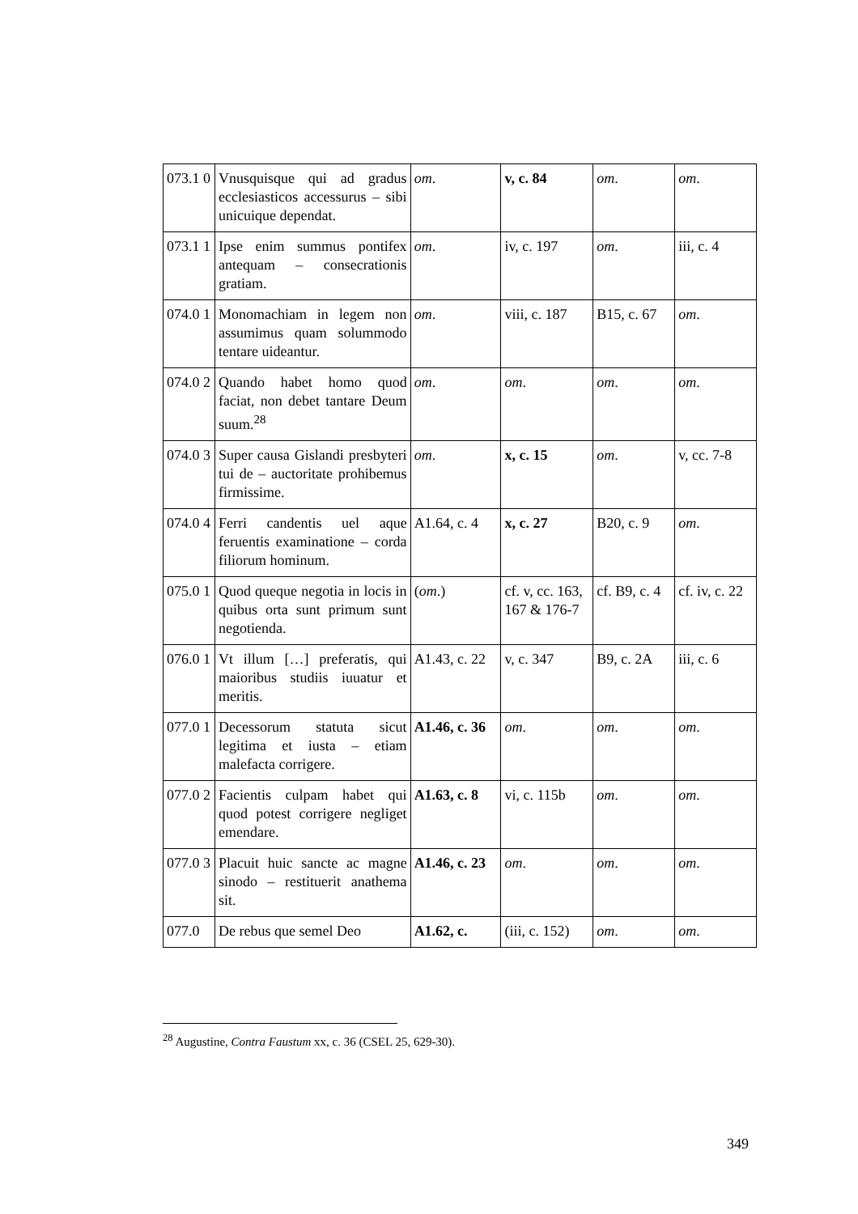| 073.1 0 | Vnusquisque qui ad gradus ecclesiasticos accessurus – sibi unicuique dependat. | om . | v, c. 84 | om . | om . |
| 073.1 1 | Ipse enim summus pontifex antequam – consecrationis gratiam. | om . | iv, c. 197 | om . | iii, c. 4 |
| 074.0 1 | Monomachiam in legem non assumimus quam solummodo tentare uideantur. | om . | viii, c. 187 | B15, c. 67 | om . |
| 074.0 2 | Quando habet homo quod faciat, non debet tantare Deum suum.<sup>28</sup> | om . | om . | om . | om . |
| 074.0 3 | Super causa Gislandi presbyteri tui de – auctoritate prohibemus firmissime. | om . | x, c. 15 | om . | v, cc. 7-8 |
| 074.0 4 | Ferri candentis uel aque feruentis examinatione – corda filiorum hominum. | A1.64, c. 4 | x, c. 27 | B20, c. 9 | om . |
| 075.0 1 | Quod queque negotia in locis in quibus orta sunt primum sunt negotienda. | ( om .) | cf. v, cc. 163, 167 & 176-7 | cf. B9, c. 4 | cf. iv, c. 22 |
| 076.0 1 | Vt illum […] preferatis, qui maioribus studiis iuuatur et meritis. | A1.43, c. 22 | v, c. 347 | B9, c. 2A | iii, c. 6 |
| 077.0 1 | Decessorum statuta sicut legitima et iusta – etiam malefacta corrigere. | A1.46, c. 36 | om . | om . | om . |
| 077.0 2 | Facientis culpam habet qui quod potest corrigere negliget emendare. | A1.63, c. 8 | vi, c. 115b | om . | om . |
| 077.0 3 | Placuit huic sancte ac magne sinodo – restituerit anathema sit. | A1.46, c. 23 | om . | om . | om . |
| 077.0 | De rebus que semel Deo | A1.62, c. | (iii, c. 152) | om . | om . |
<sup>28</sup> Augustine, Contra Faustum xx, c. 36 (CSEL 25, 629-30).
349